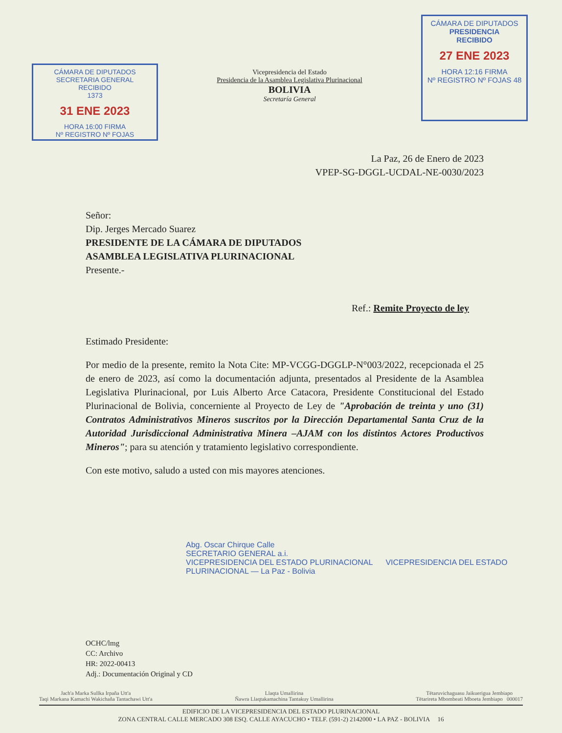CÁMARA DE DIPUTADOS
SECRETARIA GENERAL
RECIBIDO
1373
31 ENE 2023
HORA 16:00 FIRMA
Nº REGISTRO Nº FOJAS
Vicepresidencia del Estado
Presidencia de la Asamblea Legislativa Plurinacional
BOLIVIA
Secretaría General
CÁMARA DE DIPUTADOS
PRESIDENCIA
RECIBIDO
27 ENE 2023
HORA 12:16 FIRMA
Nº REGISTRO Nº FOJAS 48
La Paz, 26 de Enero de 2023
VPEP-SG-DGGL-UCDAL-NE-0030/2023
Señor:
Dip. Jerges Mercado Suarez
PRESIDENTE DE LA CÁMARA DE DIPUTADOS
ASAMBLEA LEGISLATIVA PLURINACIONAL
Presente.-
Ref.: Remite Proyecto de ley
Estimado Presidente:
Por medio de la presente, remito la Nota Cite: MP-VCGG-DGGLP-N°003/2022, recepcionada el 25 de enero de 2023, así como la documentación adjunta, presentados al Presidente de la Asamblea Legislativa Plurinacional, por Luis Alberto Arce Catacora, Presidente Constitucional del Estado Plurinacional de Bolivia, concerniente al Proyecto de Ley de "Aprobación de treinta y uno (31) Contratos Administrativos Mineros suscritos por la Dirección Departamental Santa Cruz de la Autoridad Jurisdiccional Administrativa Minera –AJAM con los distintos Actores Productivos Mineros"; para su atención y tratamiento legislativo correspondiente.
Con este motivo, saludo a usted con mis mayores atenciones.
Abg. Oscar Chirque Calle
SECRETARIO GENERAL a.i.
VICEPRESIDENCIA DEL ESTADO PLURINACIONAL VICEPRESIDENCIA DEL ESTADO PLURINACIONAL — La Paz - Bolivia
OCHC/lmg
CC: Archivo
HR: 2022-00413
Adj.: Documentación Original y CD
Jach'a Marka Sullka Irpaña Utt'a
Taqi Markana Kamachi Wakichaña Tantachawi Utt'a Llaqta Umallirina
Ñawra Llaqtakamachina Tantakuy Umallirina Tëtaruvichaguasu Jaikuerigua Jembiapo
Tëtarireta Mbombeati Mboeta Jembiapo 000017
EDIFICIO DE LA VICEPRESIDENCIA DEL ESTADO PLURINACIONAL
ZONA CENTRAL CALLE MERCADO 308 ESQ. CALLE AYACUCHO • TELF. (591-2) 2142000 • LA PAZ - BOLIVIA 16